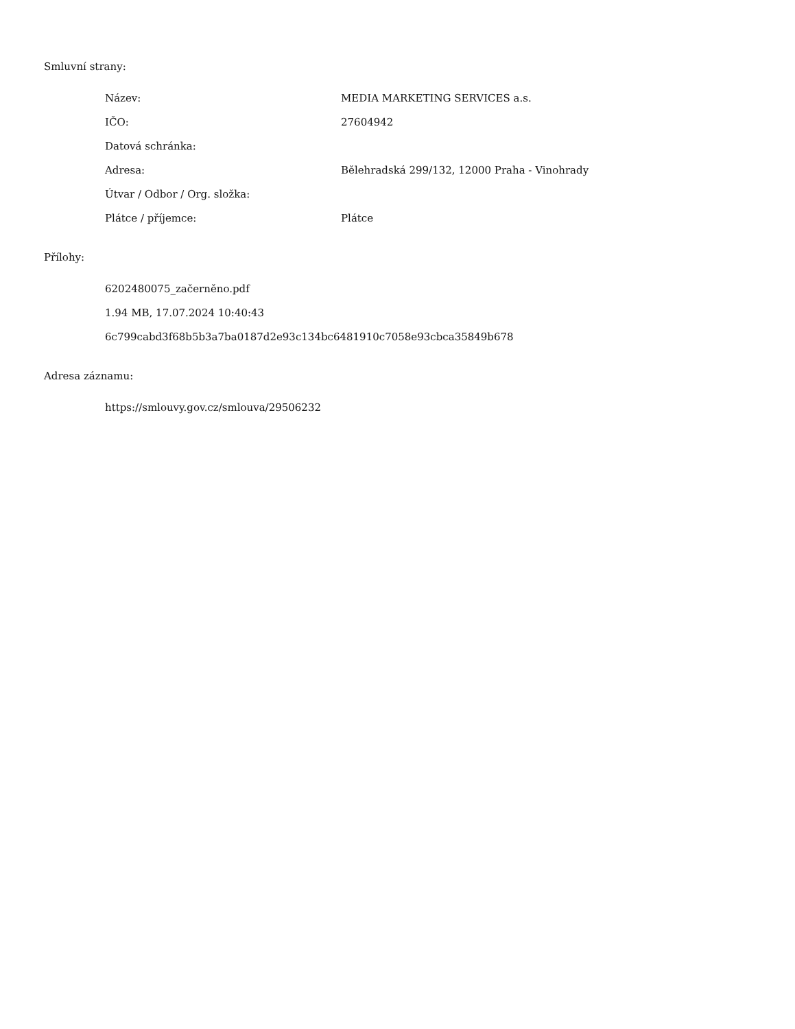Smluvní strany:
| Název: | MEDIA MARKETING SERVICES a.s. |
| IČO: | 27604942 |
| Datová schránka: | |
| Adresa: | Bělehradská 299/132, 12000 Praha - Vinohrady |
| Útvar / Odbor / Org. složka: | |
| Plátce / příjemce: | Plátce |
Přílohy:
6202480075_začerněno.pdf
1.94 MB, 17.07.2024 10:40:43
6c799cabd3f68b5b3a7ba0187d2e93c134bc6481910c7058e93cbca35849b678
Adresa záznamu:
https://smlouvy.gov.cz/smlouva/29506232